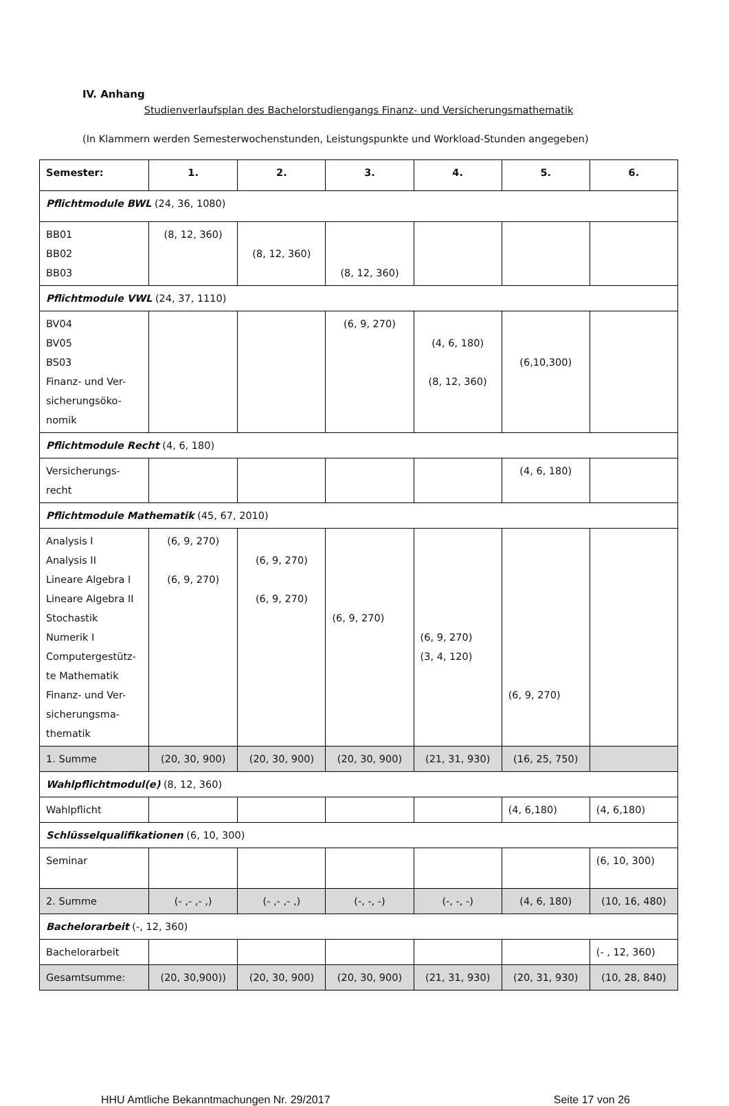IV. Anhang
Studienverlaufsplan des Bachelorstudiengangs Finanz- und Versicherungsmathematik
(In Klammern werden Semesterwochenstunden, Leistungspunkte und Workload-Stunden angegeben)
| Semester: | 1. | 2. | 3. | 4. | 5. | 6. |
| --- | --- | --- | --- | --- | --- | --- |
| Pflichtmodule BWL (24, 36, 1080) | | | | | | |
| BB01 BB02 BB03 | (8, 12, 360) | (8, 12, 360) | (8, 12, 360) | | | |
| Pflichtmodule VWL (24, 37, 1110) | | | | | | |
| BV04 BV05 BS03 Finanz- und Ver- sicherungsöko- nomik | | | (6, 9, 270) | (4, 6, 180) (8, 12, 360) | (6,10,300) | |
| Pflichtmodule Recht (4, 6, 180) | | | | | | |
| Versicherungs- recht | | | | | (4, 6, 180) | |
| Pflichtmodule Mathematik (45, 67, 2010) | | | | | | |
| Analysis I Analysis II Lineare Algebra I Lineare Algebra II Stochastik Numerik I Computergestütz- te Mathematik Finanz- und Ver- sicherungsma- thematik | (6, 9, 270) (6, 9, 270) | (6, 9, 270) (6, 9, 270) | (6, 9, 270) | (6, 9, 270) (3, 4, 120) | (6, 9, 270) | |
| 1. Summe | (20, 30, 900) | (20, 30, 900) | (20, 30, 900) | (21, 31, 930) | (16, 25, 750) | |
| Wahlpflichtmodul(e) (8, 12, 360) | | | | | | |
| Wahlpflicht | | | | | (4, 6,180) | (4, 6,180) |
| Schlüsselqualifikationen (6, 10, 300) | | | | | | |
| Seminar | | | | | | (6, 10, 300) |
| 2. Summe | (- ,- ,- ,) | (- ,- ,- ,) | (-, -, -) | (-, -, -) | (4, 6, 180) | (10, 16, 480) |
| Bachelorarbeit (-, 12, 360) | | | | | | |
| Bachelorarbeit | | | | | | (- , 12, 360) |
| Gesamtsumme: | (20, 30,900)) | (20, 30, 900) | (20, 30, 900) | (21, 31, 930) | (20, 31, 930) | (10, 28, 840) |
HHU Amtliche Bekanntmachungen Nr. 29/2017 Seite 17 von 26